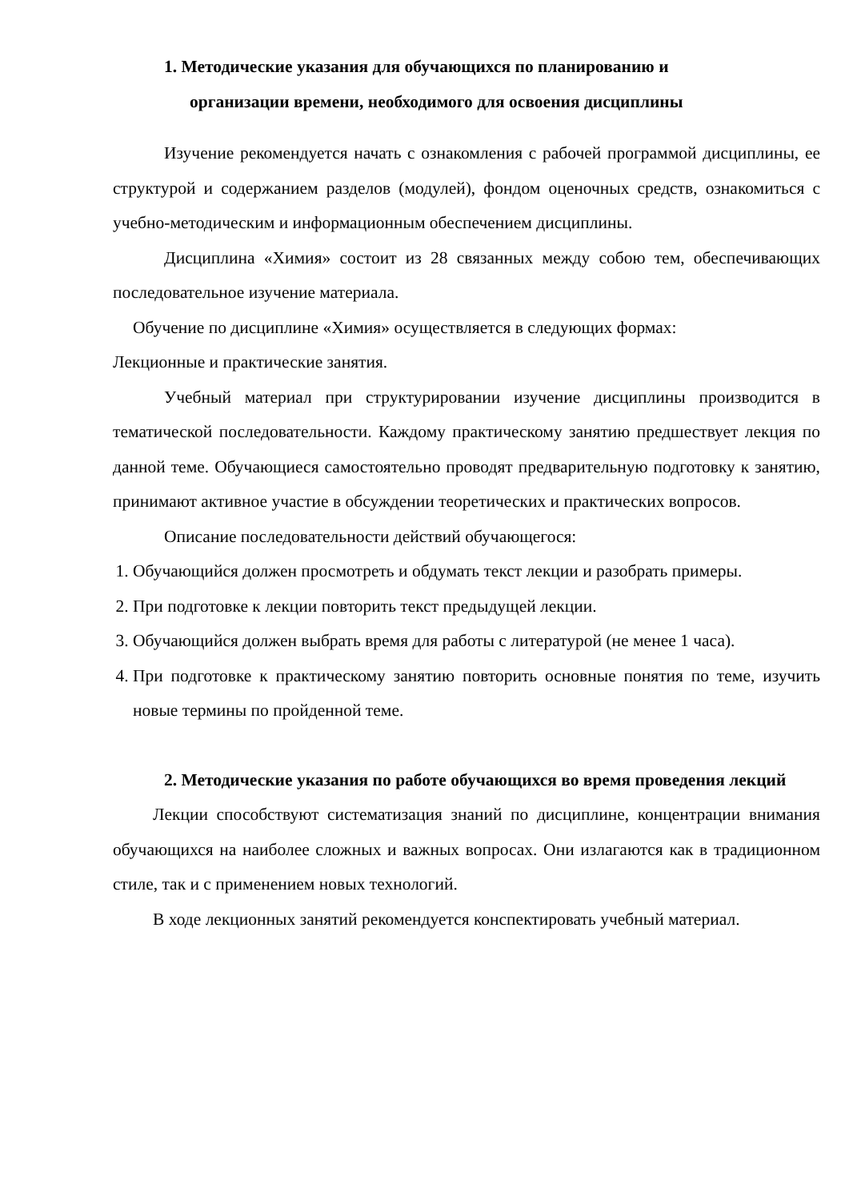1. Методические указания для обучающихся по планированию и
организации времени, необходимого для освоения дисциплины
Изучение рекомендуется начать с ознакомления с рабочей программой дисциплины, ее структурой и содержанием разделов (модулей), фондом оценочных средств, ознакомиться с учебно-методическим и информационным обеспечением дисциплины.
Дисциплина «Химия» состоит из 28 связанных между собою тем, обеспечивающих последовательное изучение материала.
Обучение по дисциплине «Химия» осуществляется в следующих формах:
Лекционные и практические занятия.
Учебный материал при структурировании изучение дисциплины производится в тематической последовательности. Каждому практическому занятию предшествует лекция по данной теме. Обучающиеся самостоятельно проводят предварительную подготовку к занятию, принимают активное участие в обсуждении теоретических и практических вопросов.
Описание последовательности действий обучающегося:
1. Обучающийся должен просмотреть и обдумать текст лекции и разобрать примеры.
2. При подготовке к лекции повторить текст предыдущей лекции.
3. Обучающийся должен выбрать время для работы с литературой (не менее 1 часа).
4. При подготовке к практическому занятию повторить основные понятия по теме, изучить новые термины по пройденной теме.
2. Методические указания по работе обучающихся во время проведения лекций
Лекции способствуют систематизация знаний по дисциплине, концентрации внимания обучающихся на наиболее сложных и важных вопросах. Они излагаются как в традиционном стиле, так и с применением новых технологий.
В ходе лекционных занятий рекомендуется конспектировать учебный материал.